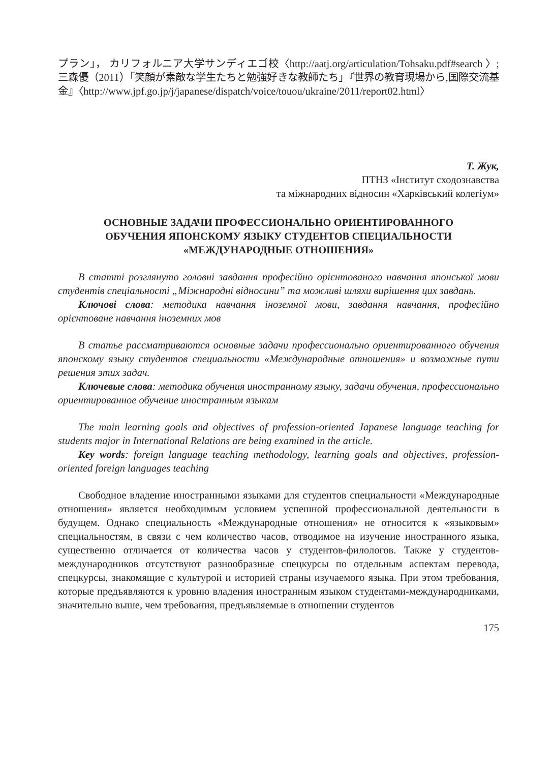プラン」， カリフォルニア大学サンディエゴ校〈http://aatj.org/articulation/Tohsaku.pdf#search 〉; 三森優（2011）「笑顔が素敵な学生たちと勉強好きな教師たち」『世界の教育現場から,国際交流基金』〈http://www.jpf.go.jp/j/japanese/dispatch/voice/touou/ukraine/2011/report02.html〉
Т. Жук,
ПТНЗ «Інститут сходознавства
та міжнародних відносин «Харківський колегіум»
ОСНОВНЫЕ ЗАДАЧИ ПРОФЕССИОНАЛЬНО ОРИЕНТИРОВАННОГО
ОБУЧЕНИЯ ЯПОНСКОМУ ЯЗЫКУ СТУДЕНТОВ СПЕЦИАЛЬНОСТИ
«МЕЖДУНАРОДНЫЕ ОТНОШЕНИЯ»
В статті розглянуто головні завдання професійно орієнтованого навчання японської мови студентів спеціальності „Міжнародні відносини” та можливі шляхи вирішення цих завдань.
Ключові слова: методика навчання іноземної мови, завдання навчання, професійно орієнтоване навчання іноземних мов
В статье рассматриваются основные задачи профессионально ориентированного обучения японскому языку студентов специальности «Международные отношения» и возможные пути решения этих задач.
Ключевые слова: методика обучения иностранному языку, задачи обучения, профессионально ориентированное обучение иностранным языкам
The main learning goals and objectives of profession-oriented Japanese language teaching for students major in International Relations are being examined in the article.
Key words: foreign language teaching methodology, learning goals and objectives, profession-oriented foreign languages teaching
Свободное владение иностранными языками для студентов специальности «Международные отношения» является необходимым условием успешной профессиональной деятельности в будущем. Однако специальность «Международные отношения» не относится к «языковым» специальностям, в связи с чем количество часов, отводимое на изучение иностранного языка, существенно отличается от количества часов у студентов-филологов. Также у студентов-международников отсутствуют разнообразные спецкурсы по отдельным аспектам перевода, спецкурсы, знакомящие с культурой и историей страны изучаемого языка. При этом требования, которые предъявляются к уровню владения иностранным языком студентами-международниками, значительно выше, чем требования, предъявляемые в отношении студентов
175